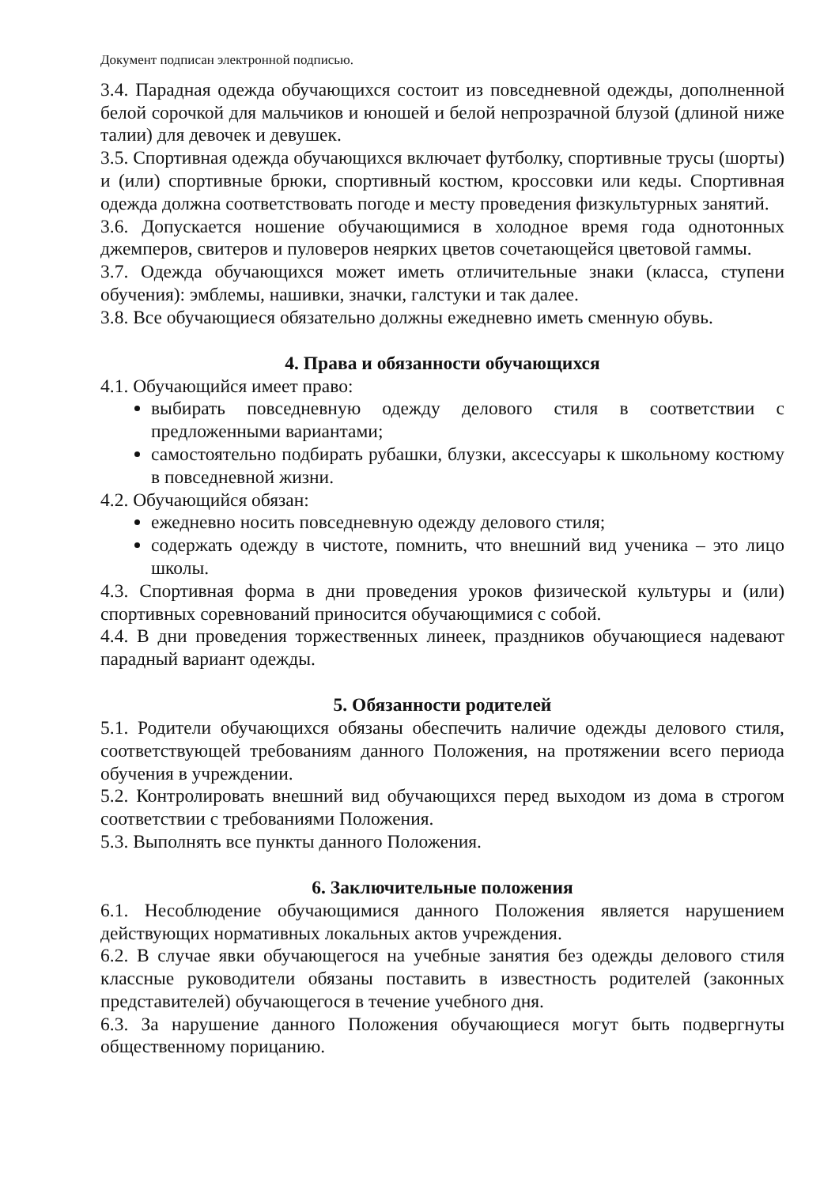Документ подписан электронной подписью.
3.4. Парадная одежда обучающихся состоит из повседневной одежды, дополненной белой сорочкой для мальчиков и юношей и белой непрозрачной блузой (длиной ниже талии) для девочек и девушек.
3.5. Спортивная одежда обучающихся включает футболку, спортивные трусы (шорты) и (или) спортивные брюки, спортивный костюм, кроссовки или кеды. Спортивная одежда должна соответствовать погоде и месту проведения физкультурных занятий.
3.6. Допускается ношение обучающимися в холодное время года однотонных джемперов, свитеров и пуловеров неярких цветов сочетающейся цветовой гаммы.
3.7. Одежда обучающихся может иметь отличительные знаки (класса, ступени обучения): эмблемы, нашивки, значки, галстуки и так далее.
3.8. Все обучающиеся обязательно должны ежедневно иметь сменную обувь.
4. Права и обязанности обучающихся
4.1. Обучающийся имеет право:
выбирать повседневную одежду делового стиля в соответствии с предложенными вариантами;
самостоятельно подбирать рубашки, блузки, аксессуары к школьному костюму в повседневной жизни.
4.2. Обучающийся обязан:
ежедневно носить повседневную одежду делового стиля;
содержать одежду в чистоте, помнить, что внешний вид ученика – это лицо школы.
4.3. Спортивная форма в дни проведения уроков физической культуры и (или) спортивных соревнований приносится обучающимися с собой.
4.4. В дни проведения торжественных линеек, праздников обучающиеся надевают парадный вариант одежды.
5. Обязанности родителей
5.1. Родители обучающихся обязаны обеспечить наличие одежды делового стиля, соответствующей требованиям данного Положения, на протяжении всего периода обучения в учреждении.
5.2. Контролировать внешний вид обучающихся перед выходом из дома в строгом соответствии с требованиями Положения.
5.3. Выполнять все пункты данного Положения.
6. Заключительные положения
6.1. Несоблюдение обучающимися данного Положения является нарушением действующих нормативных локальных актов учреждения.
6.2. В случае явки обучающегося на учебные занятия без одежды делового стиля классные руководители обязаны поставить в известность родителей (законных представителей) обучающегося в течение учебного дня.
6.3. За нарушение данного Положения обучающиеся могут быть подвергнуты общественному порицанию.